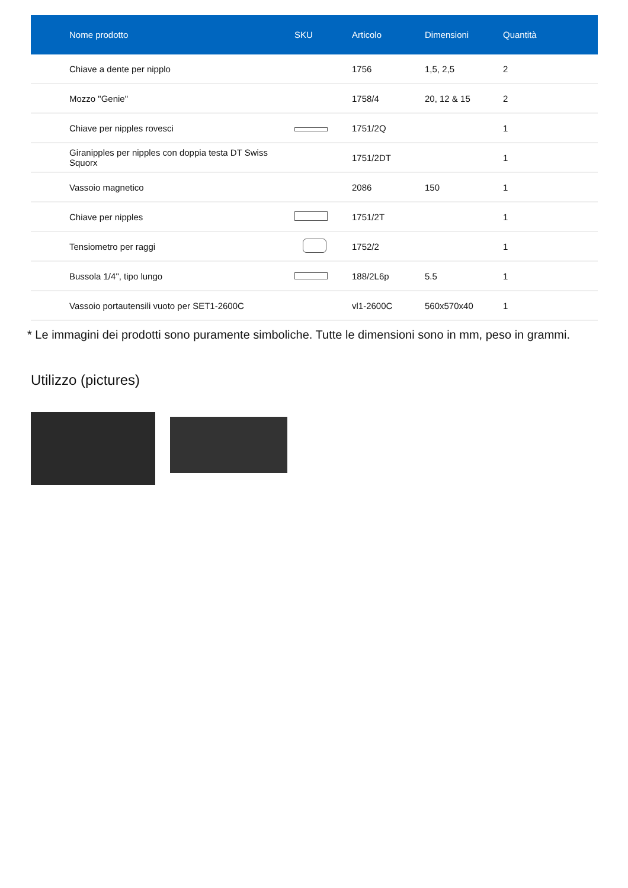| Nome prodotto | SKU | Articolo | Dimensioni | Quantità |
| --- | --- | --- | --- | --- |
| Chiave a dente per nipplo | | 1756 | 1,5, 2,5 | 2 |
| Mozzo "Genie" | | 1758/4 | 20, 12 & 15 | 2 |
| Chiave per nipples rovesci | | 1751/2Q | | 1 |
| Giranipples per nipples con doppia testa DT Swiss Squorx | | 1751/2DT | | 1 |
| Vassoio magnetico | | 2086 | 150 | 1 |
| Chiave per nipples | | 1751/2T | | 1 |
| Tensiometro per raggi | | 1752/2 | | 1 |
| Bussola 1/4", tipo lungo | | 188/2L6p | 5.5 | 1 |
| Vassoio portautensili vuoto per SET1-2600C | | vl1-2600C | 560x570x40 | 1 |
* Le immagini dei prodotti sono puramente simboliche. Tutte le dimensioni sono in mm, peso in grammi.
Utilizzo (pictures)